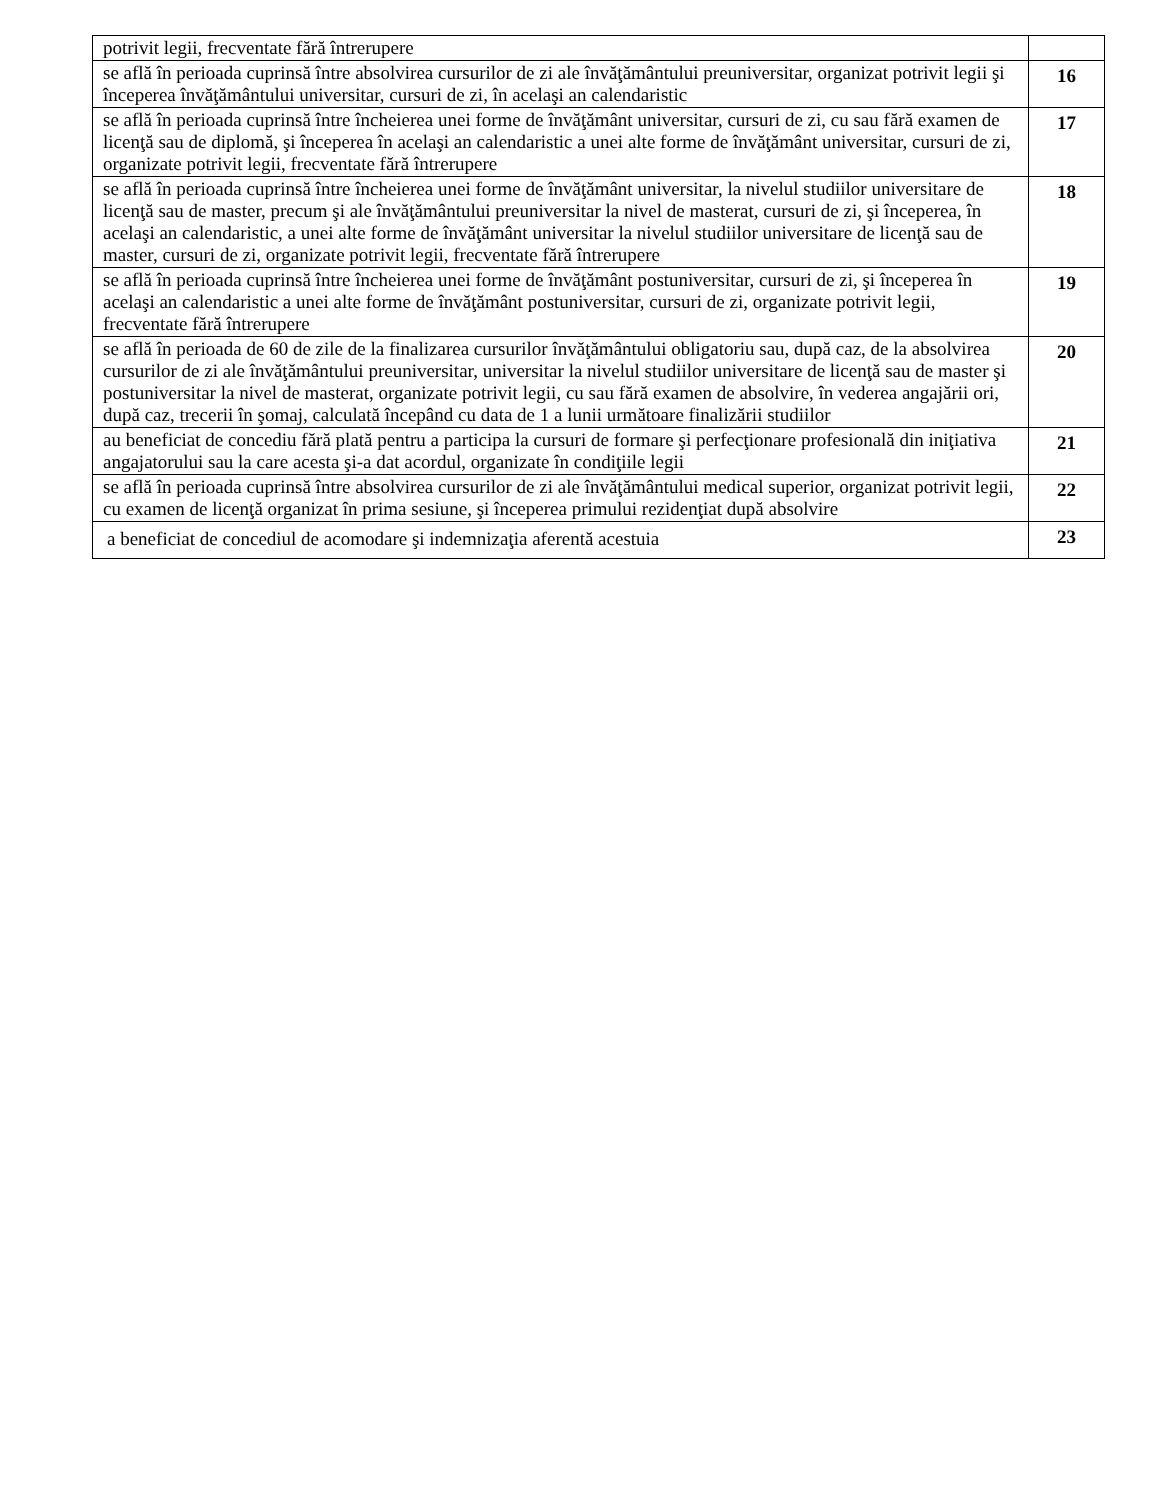| potrivit legii, frecventate fără întrerupere | |
| se află în perioada cuprinsă între absolvirea cursurilor de zi ale învăţământului preuniversitar, organizat potrivit legii şi începerea învăţământului universitar, cursuri de zi, în acelaşi an calendaristic | 16 |
| se află în perioada cuprinsă între încheierea unei forme de învăţământ universitar, cursuri de zi, cu sau fără examen de licenţă sau de diplomă, şi începerea în acelaşi an calendaristic a unei alte forme de învăţământ universitar, cursuri de zi, organizate potrivit legii, frecventate fără întrerupere | 17 |
| se află în perioada cuprinsă între încheierea unei forme de învăţământ universitar, la nivelul studiilor universitare de licenţă sau de master, precum şi ale învăţământului preuniversitar la nivel de masterat, cursuri de zi, şi începerea, în acelaşi an calendaristic, a unei alte forme de învăţământ universitar la nivelul studiilor universitare de licenţă sau de master, cursuri de zi, organizate potrivit legii, frecventate fără întrerupere | 18 |
| se află în perioada cuprinsă între încheierea unei forme de învăţământ postuniversitar, cursuri de zi, şi începerea în acelaşi an calendaristic a unei alte forme de învăţământ postuniversitar, cursuri de zi, organizate potrivit legii, frecventate fără întrerupere | 19 |
| se află în perioada de 60 de zile de la finalizarea cursurilor învăţământului obligatoriu sau, după caz, de la absolvirea cursurilor de zi ale învăţământului preuniversitar, universitar la nivelul studiilor universitare de licenţă sau de master şi postuniversitar la nivel de masterat, organizate potrivit legii, cu sau fără examen de absolvire, în vederea angajării ori, după caz, trecerii în şomaj, calculată începând cu data de 1 a lunii următoare finalizării studiilor | 20 |
| au beneficiat de concediu fără plată pentru a participa la cursuri de formare şi perfecţionare profesională din iniţiativa angajatorului sau la care acesta şi-a dat acordul, organizate în condiţiile legii | 21 |
| se află în perioada cuprinsă între absolvirea cursurilor de zi ale învăţământului medical superior, organizat potrivit legii, cu examen de licenţă organizat în prima sesiune, şi începerea primului rezidenţiat după absolvire | 22 |
| a beneficiat de concediul de acomodare şi indemnizaţia aferentă acestuia | 23 |